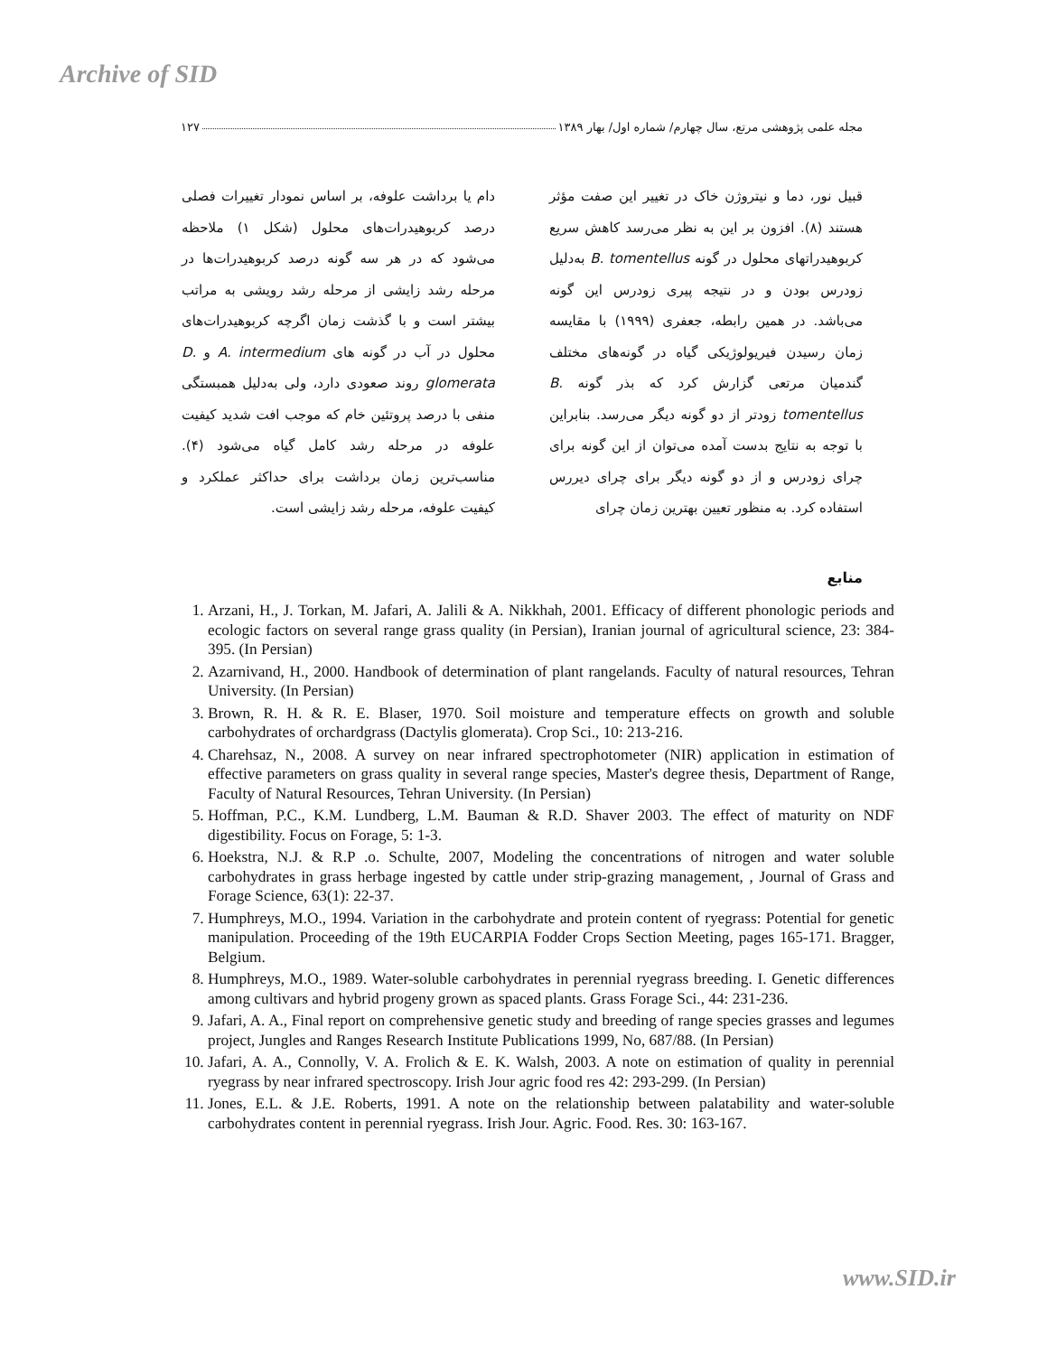Archive of SID
مجله علمی پژوهشی مرتع، سال چهارم/ شماره اول/ بهار ۱۳۸۹ ۱۲۷
قبیل نور، دما و نیتروژن خاک در تغییر این صفت مؤثر هستند (۸). افزون بر این به نظر می‌رسد کاهش سریع کربوهیدراتهای محلول در گونه B. tomentellus به‌دلیل زودرس بودن و در نتیجه پیری زودرس این گونه می‌باشد. در همین رابطه، جعفری (۱۹۹۹) با مقایسه زمان رسیدن فیریولوژیکی گیاه در گونه‌های مختلف گندمیان مرتعی گزارش کرد که بذر گونه B. tomentellus زودتر از دو گونه دیگر می‌رسد. بنابراین با توجه به نتایج بدست آمده می‌توان از این گونه برای چرای زودرس و از دو گونه دیگر برای چرای دیررس استفاده کرد. به منظور تعیین بهترین زمان چرای
دام یا برداشت علوفه، بر اساس نمودار تغییرات فصلی درصد کربوهیدرات‌های محلول (شکل ۱) ملاحظه می‌شود که در هر سه گونه درصد کربوهیدرات‌ها در مرحله رشد زایشی از مرحله رشد رویشی به مراتب بیشتر است و با گذشت زمان اگرچه کربوهیدرات‌های محلول در آب در گونه های A. intermedium و D. glomerata روند صعودی دارد، ولی به‌دلیل همبستگی منفی با درصد پروتئین خام که موجب افت شدید کیفیت علوفه در مرحله رشد کامل گیاه می‌شود (۴). مناسب‌ترین زمان برداشت برای حداکثر عملکرد و کیفیت علوفه، مرحله رشد زایشی است.
منابع
1. Arzani, H., J. Torkan, M. Jafari, A. Jalili & A. Nikkhah, 2001. Efficacy of different phonologic periods and ecologic factors on several range grass quality (in Persian), Iranian journal of agricultural science, 23: 384-395. (In Persian)
2. Azarnivand, H., 2000. Handbook of determination of plant rangelands. Faculty of natural resources, Tehran University. (In Persian)
3. Brown, R. H. & R. E. Blaser, 1970. Soil moisture and temperature effects on growth and soluble carbohydrates of orchardgrass (Dactylis glomerata). Crop Sci., 10: 213-216.
4. Charehsaz, N., 2008. A survey on near infrared spectrophotometer (NIR) application in estimation of effective parameters on grass quality in several range species, Master's degree thesis, Department of Range, Faculty of Natural Resources, Tehran University. (In Persian)
5. Hoffman, P.C., K.M. Lundberg, L.M. Bauman & R.D. Shaver 2003. The effect of maturity on NDF digestibility. Focus on Forage, 5: 1-3.
6. Hoekstra, N.J. & R.P .o. Schulte, 2007, Modeling the concentrations of nitrogen and water soluble carbohydrates in grass herbage ingested by cattle under strip-grazing management, , Journal of Grass and Forage Science, 63(1): 22-37.
7. Humphreys, M.O., 1994. Variation in the carbohydrate and protein content of ryegrass: Potential for genetic manipulation. Proceeding of the 19th EUCARPIA Fodder Crops Section Meeting, pages 165-171. Bragger, Belgium.
8. Humphreys, M.O., 1989. Water-soluble carbohydrates in perennial ryegrass breeding. I. Genetic differences among cultivars and hybrid progeny grown as spaced plants. Grass Forage Sci., 44: 231-236.
9. Jafari, A. A., Final report on comprehensive genetic study and breeding of range species grasses and legumes project, Jungles and Ranges Research Institute Publications 1999, No, 687/88. (In Persian)
10. Jafari, A. A., Connolly, V. A. Frolich & E. K. Walsh, 2003. A note on estimation of quality in perennial ryegrass by near infrared spectroscopy. Irish Jour agric food res 42: 293-299. (In Persian)
11. Jones, E.L. & J.E. Roberts, 1991. A note on the relationship between palatability and water-soluble carbohydrates content in perennial ryegrass. Irish Jour. Agric. Food. Res. 30: 163-167.
www.SID.ir